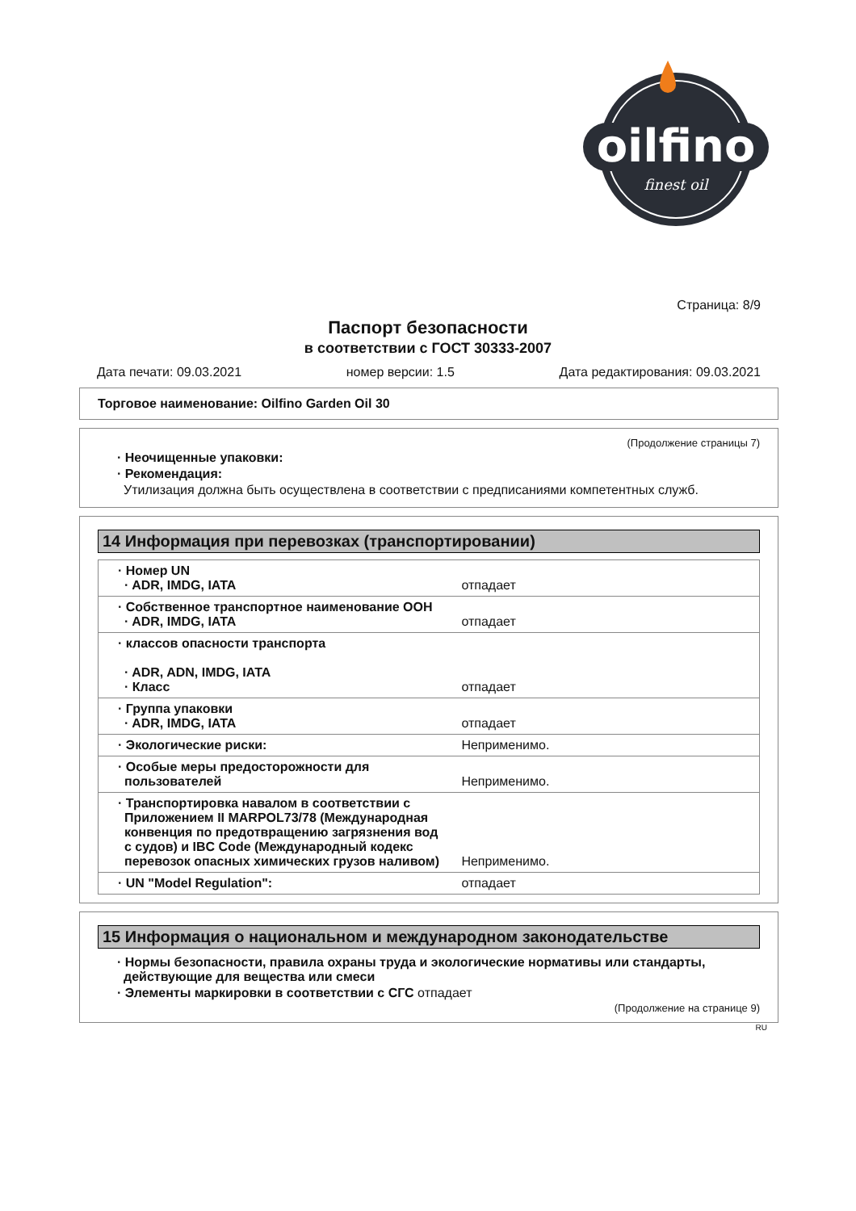oilfino
finest oil
Страница: 8/9
Паспорт безопасности
в соответствии с ГОСТ 30333-2007
Дата печати: 09.03.2021 номер версии: 1.5 Дата редактирования: 09.03.2021
Торговое наименование: Oilfino Garden Oil 30
(Продолжение страницы 7)
· Неочищенные упаковки:
· Рекомендация:
Утилизация должна быть осуществлена в соответствии с предписаниями компетентных служб.
14 Информация при перевозках (транспортировании)
| · Номер UN · ADR, IMDG, IATA | отпадает |
| · Собственное транспортное наименование ООН · ADR, IMDG, IATA | отпадает |
| · классов опасности транспорта · ADR, ADN, IMDG, IATA · Класс | отпадает |
| · Группа упаковки · ADR, IMDG, IATA | отпадает |
| · Экологические риски: | Неприменимо. |
| · Особые меры предосторожности для пользователей | Неприменимо. |
| · Транспортировка навалом в соответствии с Приложением II MARPOL73/78 (Международная конвенция по предотвращению загрязнения вод с судов) и IBC Code (Международный кодекс перевозок опасных химических грузов наливом) | Неприменимо. |
| · UN "Model Regulation": | отпадает |
15 Информация о национальном и международном законодательстве
· Нормы безопасности, правила охраны труда и экологические нормативы или стандарты, действующие для вещества или смеси
· Элементы маркировки в соответствии с СГС отпадает
(Продолжение на странице 9)
RU